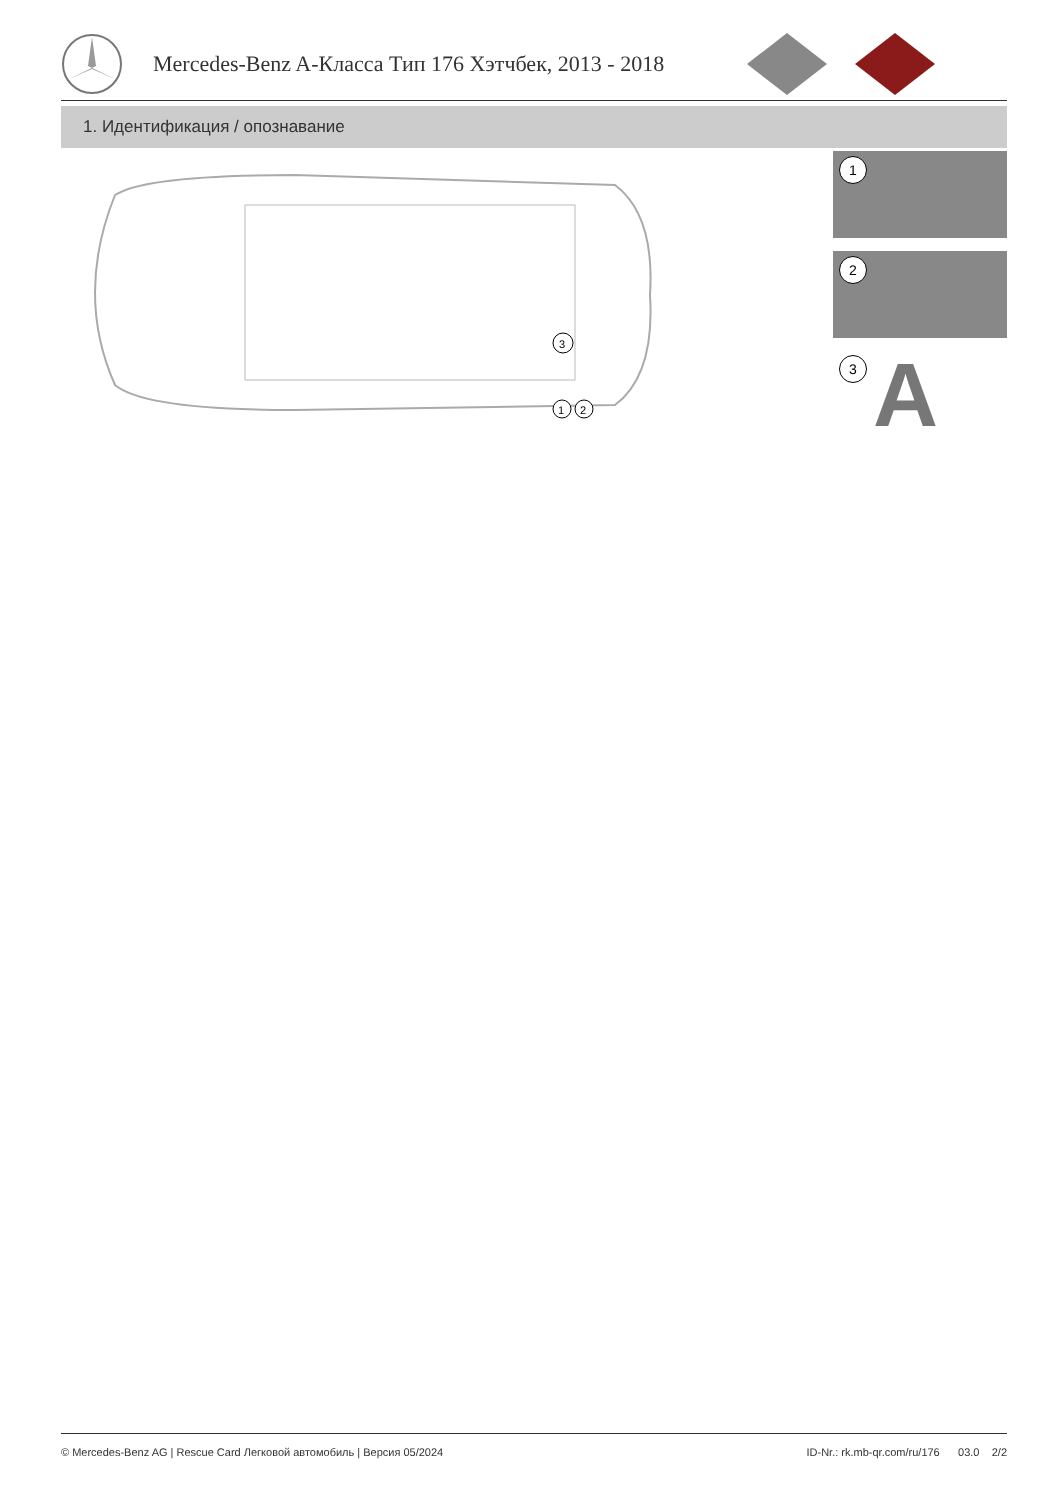Mercedes-Benz A-Класса Тип 176 Хэтчбек, 2013 - 2018
1. Идентификация / опознавание
3
1
2
1
2
3 A
© Mercedes-Benz AG | Rescue Card Легковой автомобиль | Версия 05/2024 ID-Nr.: rk.mb-qr.com/ru/176 03.0 2/2